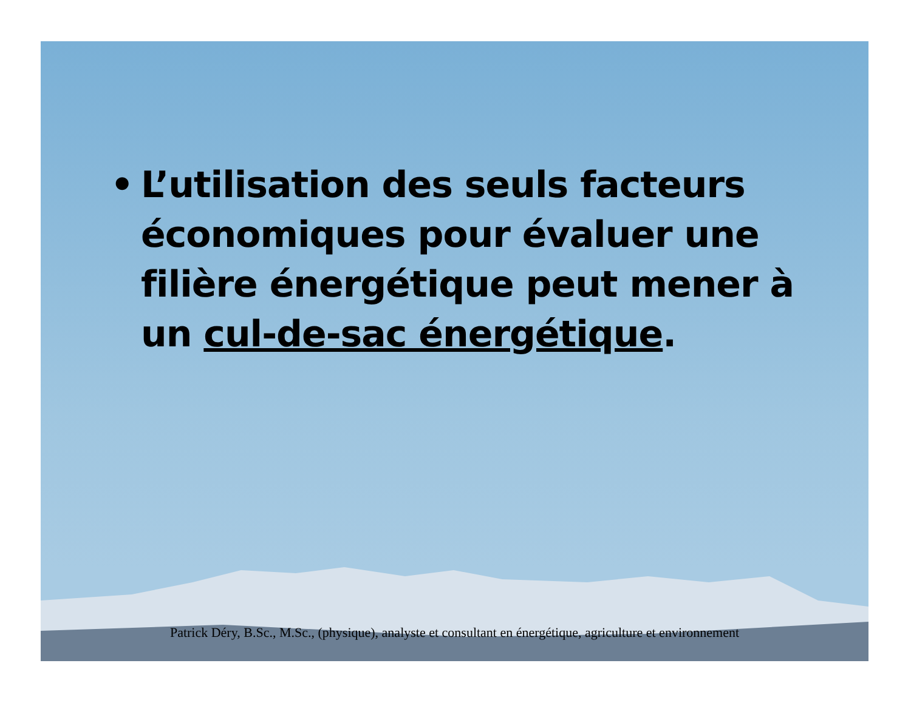• L’utilisation des seuls facteurs économiques pour évaluer une filière énergétique peut mener à un cul-de-sac énergétique.
Patrick Déry, B.Sc., M.Sc., (physique), analyste et consultant en énergétique, agriculture et environnement